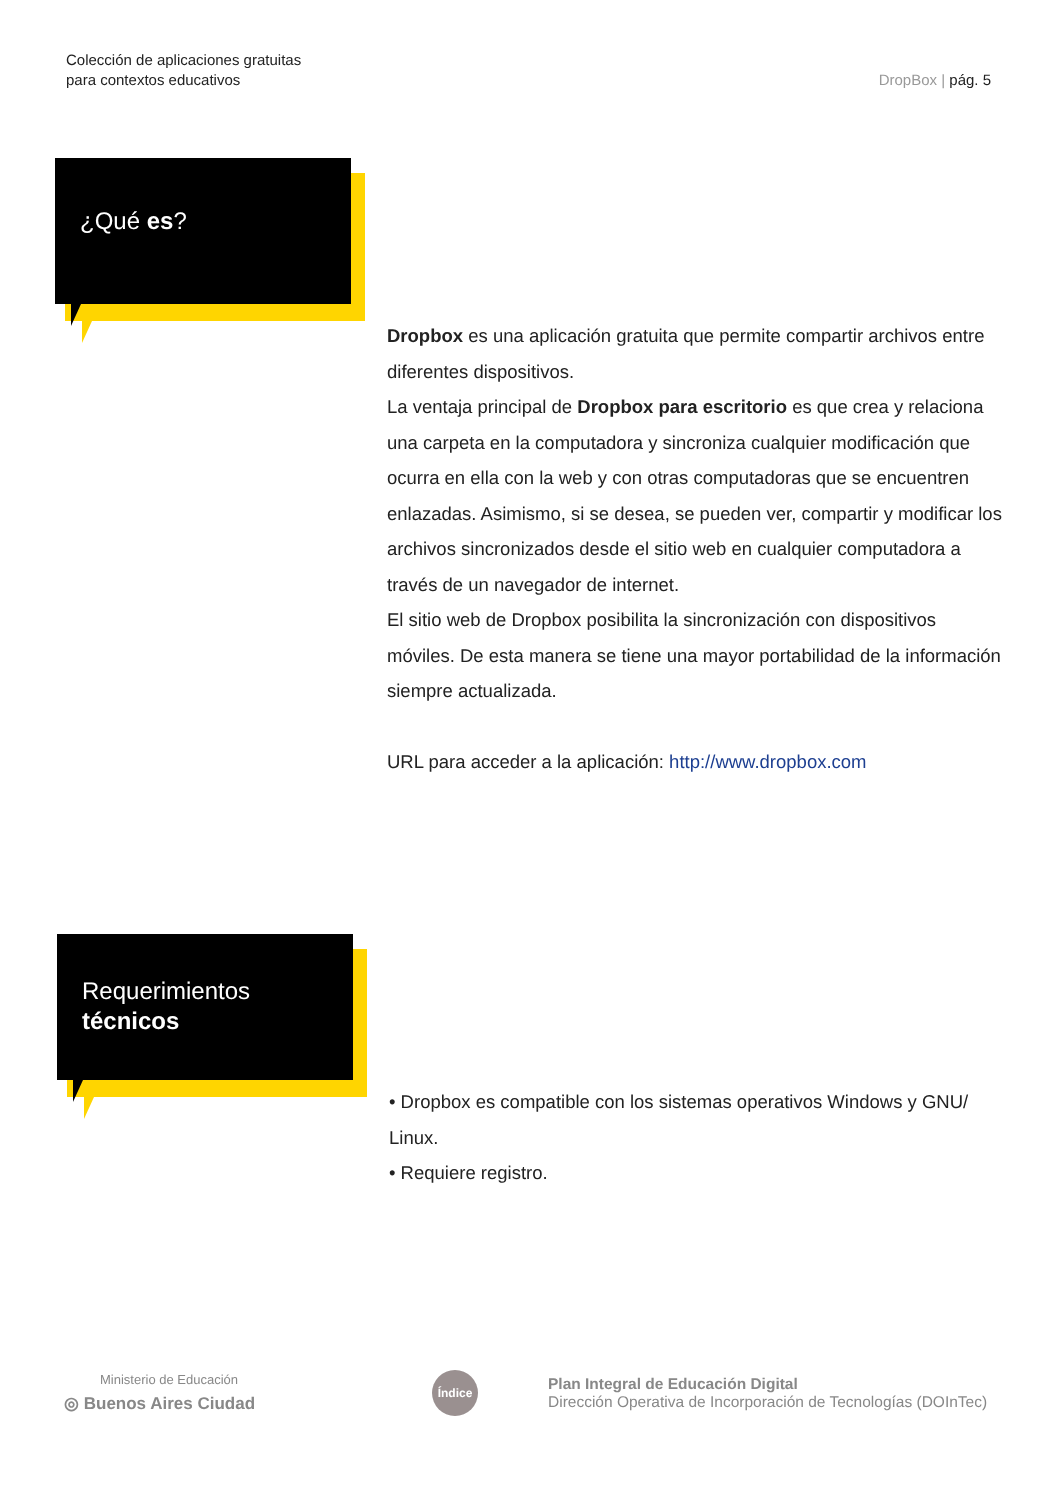Colección de aplicaciones gratuitas
para contextos educativos
DropBox | pág. 5
¿Qué es?
Dropbox es una aplicación gratuita que permite compartir archivos entre diferentes dispositivos.
La ventaja principal de Dropbox para escritorio es que crea y relaciona una carpeta en la computadora y sincroniza cualquier modificación que ocurra en ella con la web y con otras computadoras que se encuentren enlazadas. Asimismo, si se desea, se pueden ver, compartir y modificar los archivos sincronizados desde el sitio web en cualquier computadora a través de un navegador de internet.
El sitio web de Dropbox posibilita la sincronización con dispositivos móviles. De esta manera se tiene una mayor portabilidad de la información siempre actualizada.
URL para acceder a la aplicación: http://www.dropbox.com
Requerimientos
técnicos
• Dropbox es compatible con los sistemas operativos Windows y GNU/ Linux.
• Requiere registro.
Ministerio de Educación
◎ Buenos Aires Ciudad
Índice
Plan Integral de Educación Digital
Dirección Operativa de Incorporación de Tecnologías (DOInTec)